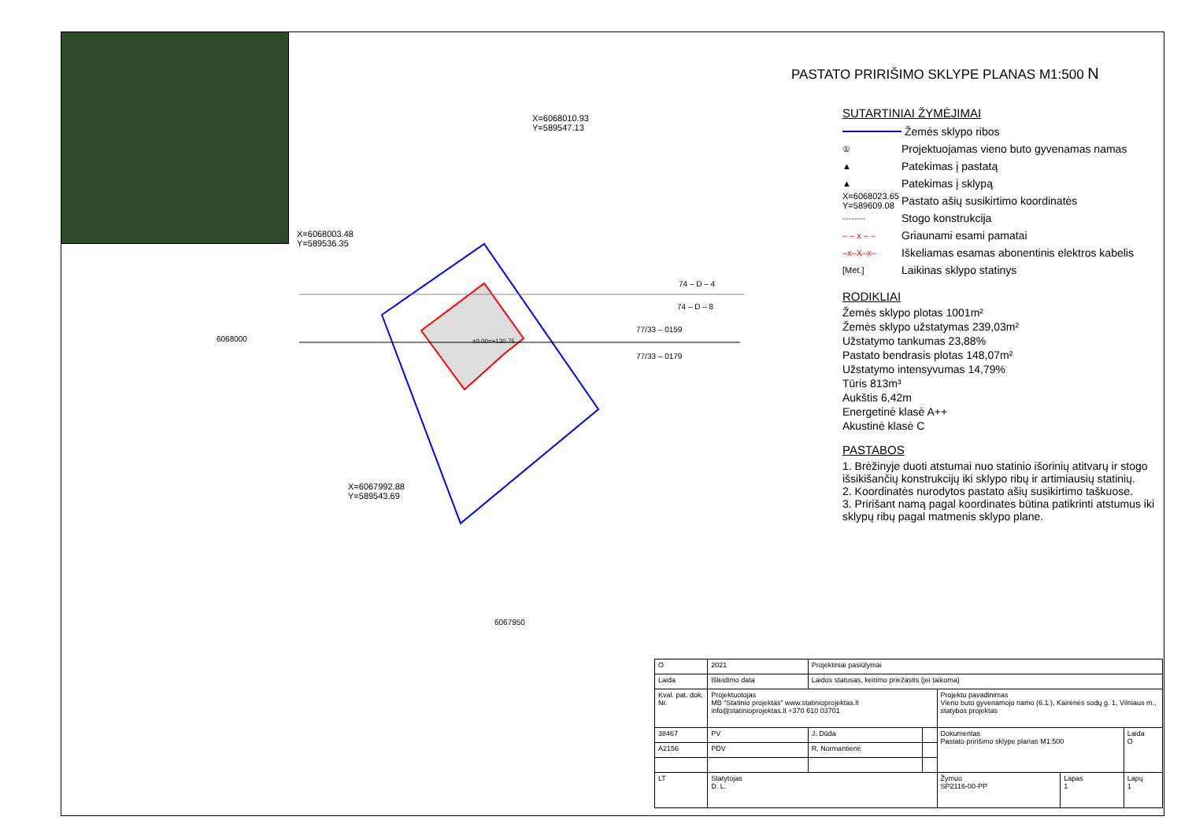±0.00=+130.75
X=6068010.93
Y=589547.13
X=6068003.48
Y=589536.35
X=6067992.88
Y=589543.69
74 – D – 4
74 – D – 8
77/33 – 0159
77/33 – 0179
6068000
6067950
PASTATO PRIRIŠIMO SKLYPE PLANAS M1:500 N
SUTARTINIAI ŽYMĖJIMAI
Žemės sklypo ribos
① Projektuojamas vieno buto gyvenamas namas
▲ Patekimas į pastatą
▲ Patekimas į sklypą
X=6068023.65 Y=589609.08 Pastato ašių susikirtimo koordinatės
-------- Stogo konstrukcija
– – x – – Griaunami esami pamatai
–x–X–x– Iškeliamas esamas abonentinis elektros kabelis
[Met.] Laikinas sklypo statinys
RODIKLIAI
Žemės sklypo plotas 1001m²
Žemės sklypo užstatymas 239,03m²
Užstatymo tankumas 23,88%
Pastato bendrasis plotas 148,07m²
Užstatymo intensyvumas 14,79%
Tūris 813m³
Aukštis 6,42m
Energetinė klasė A++
Akustinė klasė C
PASTABOS
1. Brėžinyje duoti atstumai nuo statinio išorinių atitvarų ir stogo išsikišančių konstrukcijų iki sklypo ribų ir artimiausių statinių.
2. Koordinatės nurodytos pastato ašių susikirtimo taškuose.
3. Pririšant namą pagal koordinates būtina patikrinti atstumus iki sklypų ribų pagal matmenis sklypo plane.
| O | 2021 | Projektiniai pasiūlymai | | | | |
| Laida | Išleidimo data | Laidos statusas, keitimo priežastis (jei taikoma) | | | | |
| Kval. pat. dok. Nr. | Projektuotojas MB "Statinio projektas" www.statinioprojektas.lt info@statinioprojektas.lt +370 610 03701 | | | Projekto pavadinimas Vieno buto gyvenamojo namo (6.1.), Kairėnės sodų g. 1, Vilniaus m., statybos projektas | | |
| 38467 | PV | J. Dūda | | Dokumentas Pastato pririšimo sklype planas M1:500 | | Laida O |
| A2156 | PDV | R. Normantienė | | | | |
| LT | Statytojas D. L. | | | Žymuo SP2116-00-PP | Lapas 1 | Lapų 1 |